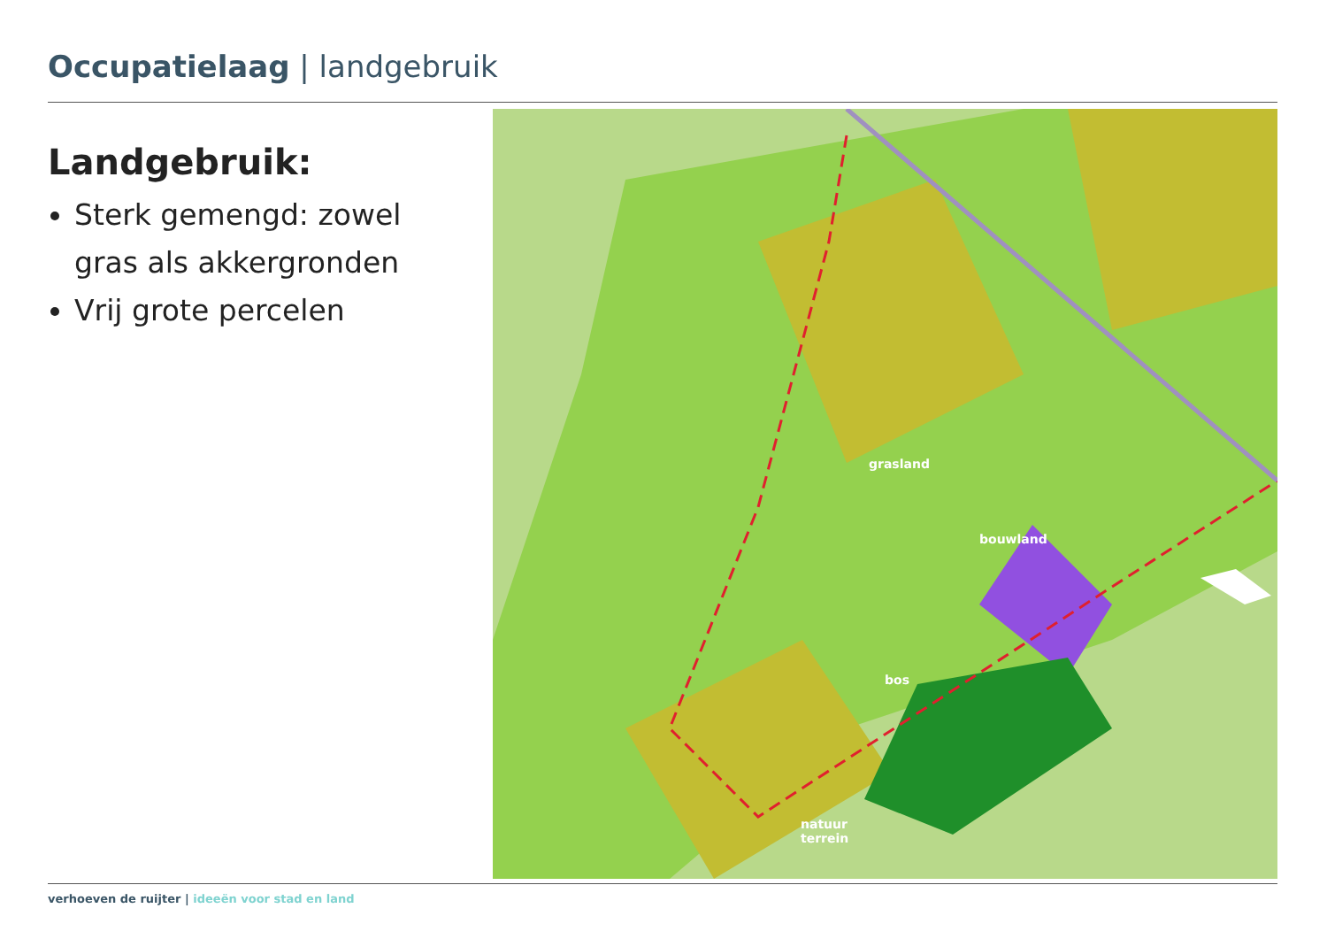Occupatielaag | landgebruik
Landgebruik:
Sterk gemengd: zowel gras als akkergronden
Vrij grote percelen
grasland
bouwland
bos
natuur
terrein
verhoeven de ruijter | ideeën voor stad en land